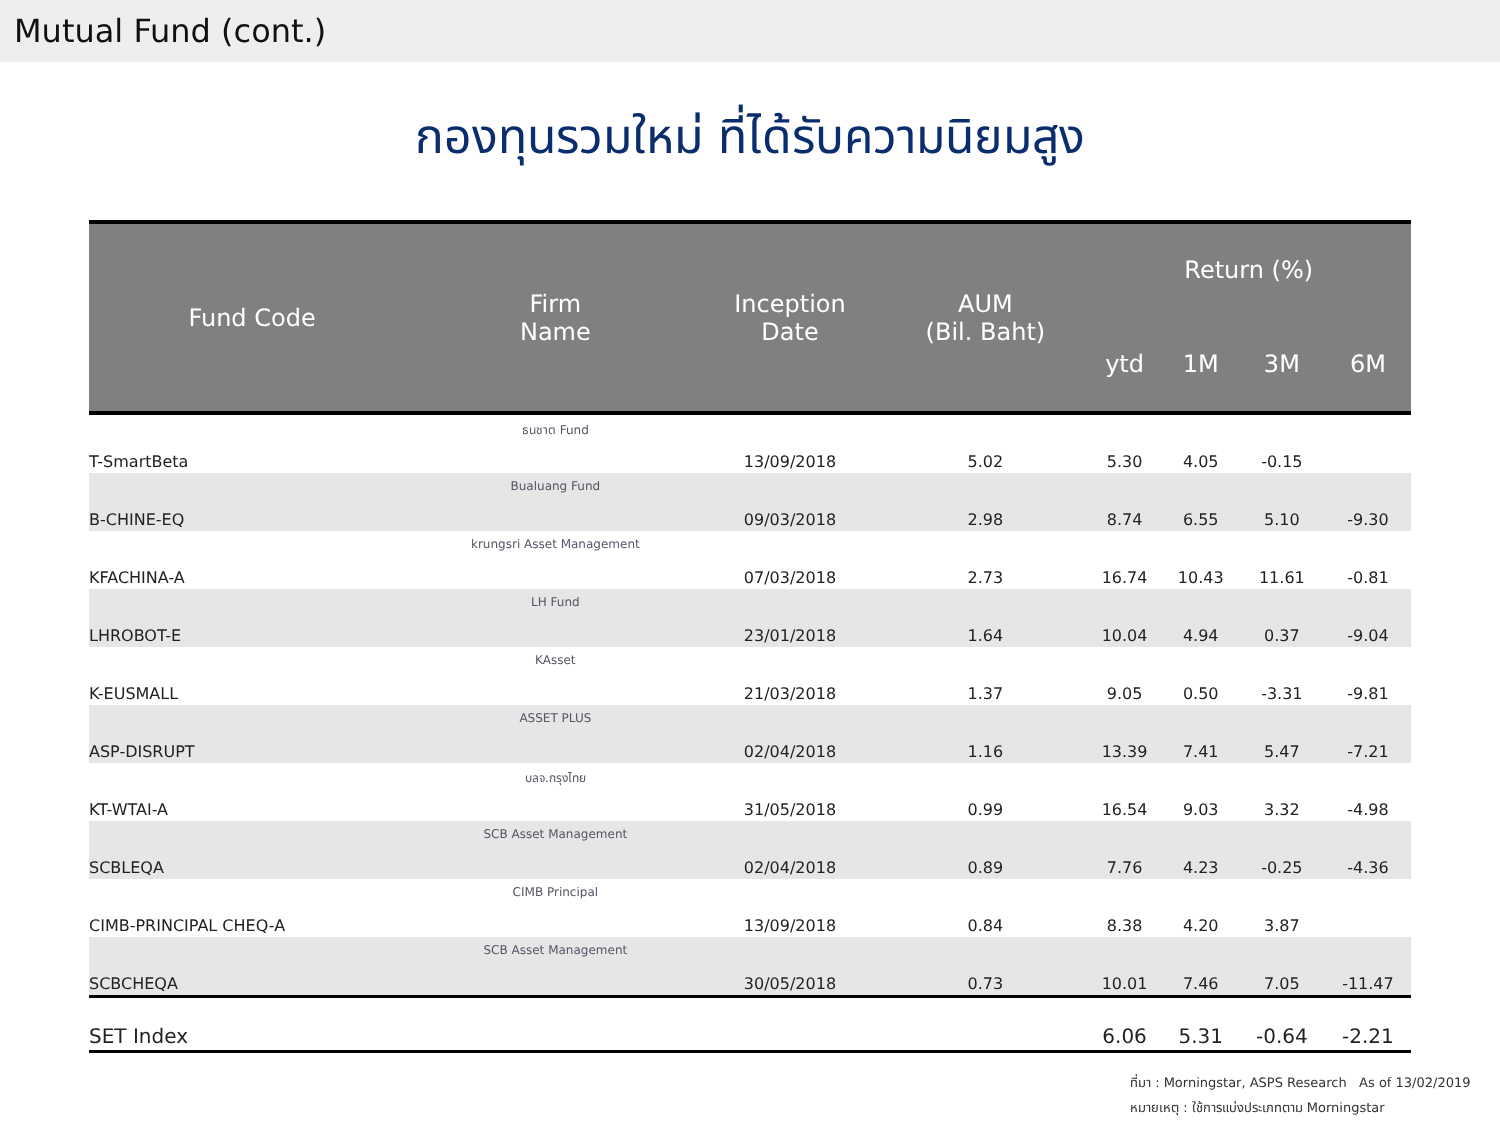Mutual Fund (cont.)
กองทุนรวมใหม่ ที่ได้รับความนิยมสูง
| Fund Code | Firm Name | Inception Date | AUM (Bil. Baht) | Return (%) | | | |
| --- | --- | --- | --- | --- | --- | --- | --- |
| | | | | ytd | 1M | 3M | 6M |
| T-SmartBeta | ธนชาต Fund | 13/09/2018 | 5.02 | 5.30 | 4.05 | -0.15 | |
| B-CHINE-EQ | Bualuang Fund | 09/03/2018 | 2.98 | 8.74 | 6.55 | 5.10 | -9.30 |
| KFACHINA-A | krungsri Asset Management | 07/03/2018 | 2.73 | 16.74 | 10.43 | 11.61 | -0.81 |
| LHROBOT-E | LH Fund | 23/01/2018 | 1.64 | 10.04 | 4.94 | 0.37 | -9.04 |
| K-EUSMALL | KAsset | 21/03/2018 | 1.37 | 9.05 | 0.50 | -3.31 | -9.81 |
| ASP-DISRUPT | ASSET PLUS | 02/04/2018 | 1.16 | 13.39 | 7.41 | 5.47 | -7.21 |
| KT-WTAI-A | บลจ.กรุงไทย | 31/05/2018 | 0.99 | 16.54 | 9.03 | 3.32 | -4.98 |
| SCBLEQA | SCB Asset Management | 02/04/2018 | 0.89 | 7.76 | 4.23 | -0.25 | -4.36 |
| CIMB-PRINCIPAL CHEQ-A | CIMB Principal | 13/09/2018 | 0.84 | 8.38 | 4.20 | 3.87 | |
| SCBCHEQA | SCB Asset Management | 30/05/2018 | 0.73 | 10.01 | 7.46 | 7.05 | -11.47 |
| SET Index | | | | 6.06 | 5.31 | -0.64 | -2.21 |
ที่มา : Morningstar, ASPS Research As of 13/02/2019
หมายเหตุ : ใช้การแบ่งประเภทตาม Morningstar